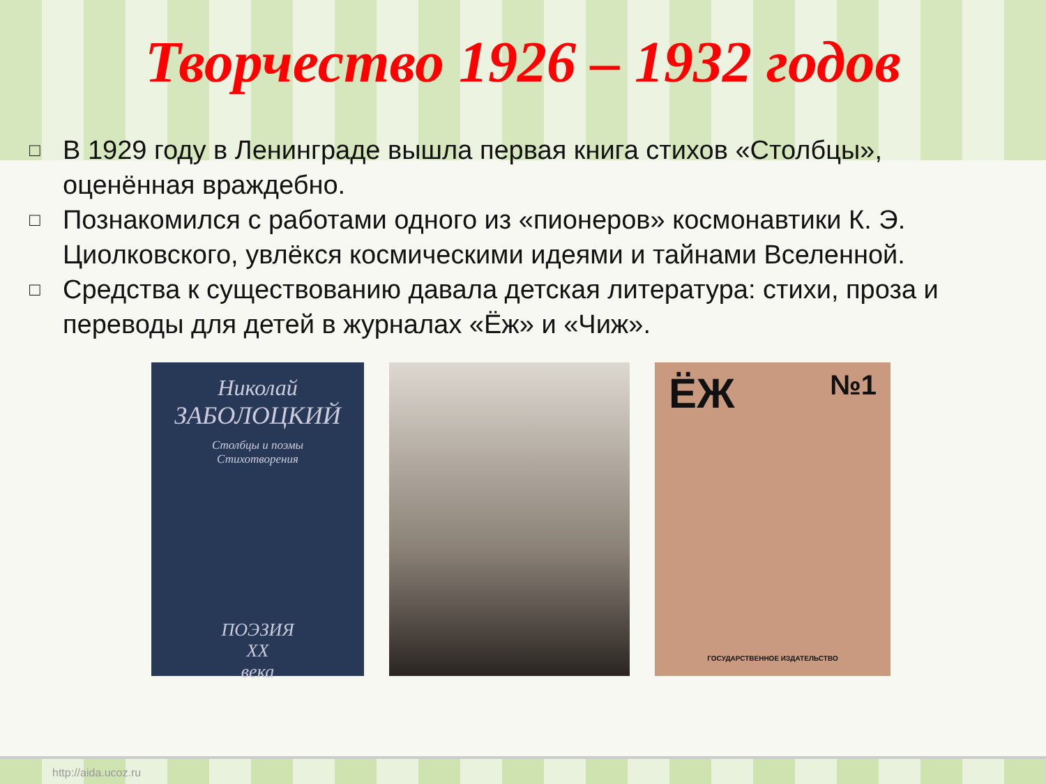Творчество 1926 – 1932 годов
□ В 1929 году в Ленинграде вышла первая книга стихов «Столбцы», оценённая враждебно.
□ Познакомился с работами одного из «пионеров» космонавтики К. Э. Циолковского, увлёкся космическими идеями и тайнами Вселенной.
□ Средства к существованию давала детская литература: стихи, проза и переводы для детей в журналах «Ёж» и «Чиж».
Николай
ЗАБОЛОЦКИЙ
Столбцы и поэмы
Стихотворения
ПОЭЗИЯ
XX
века
ЁЖ №1
ГОСУДАРСТВЕННОЕ ИЗДАТЕЛЬСТВО
http://aida.ucoz.ru